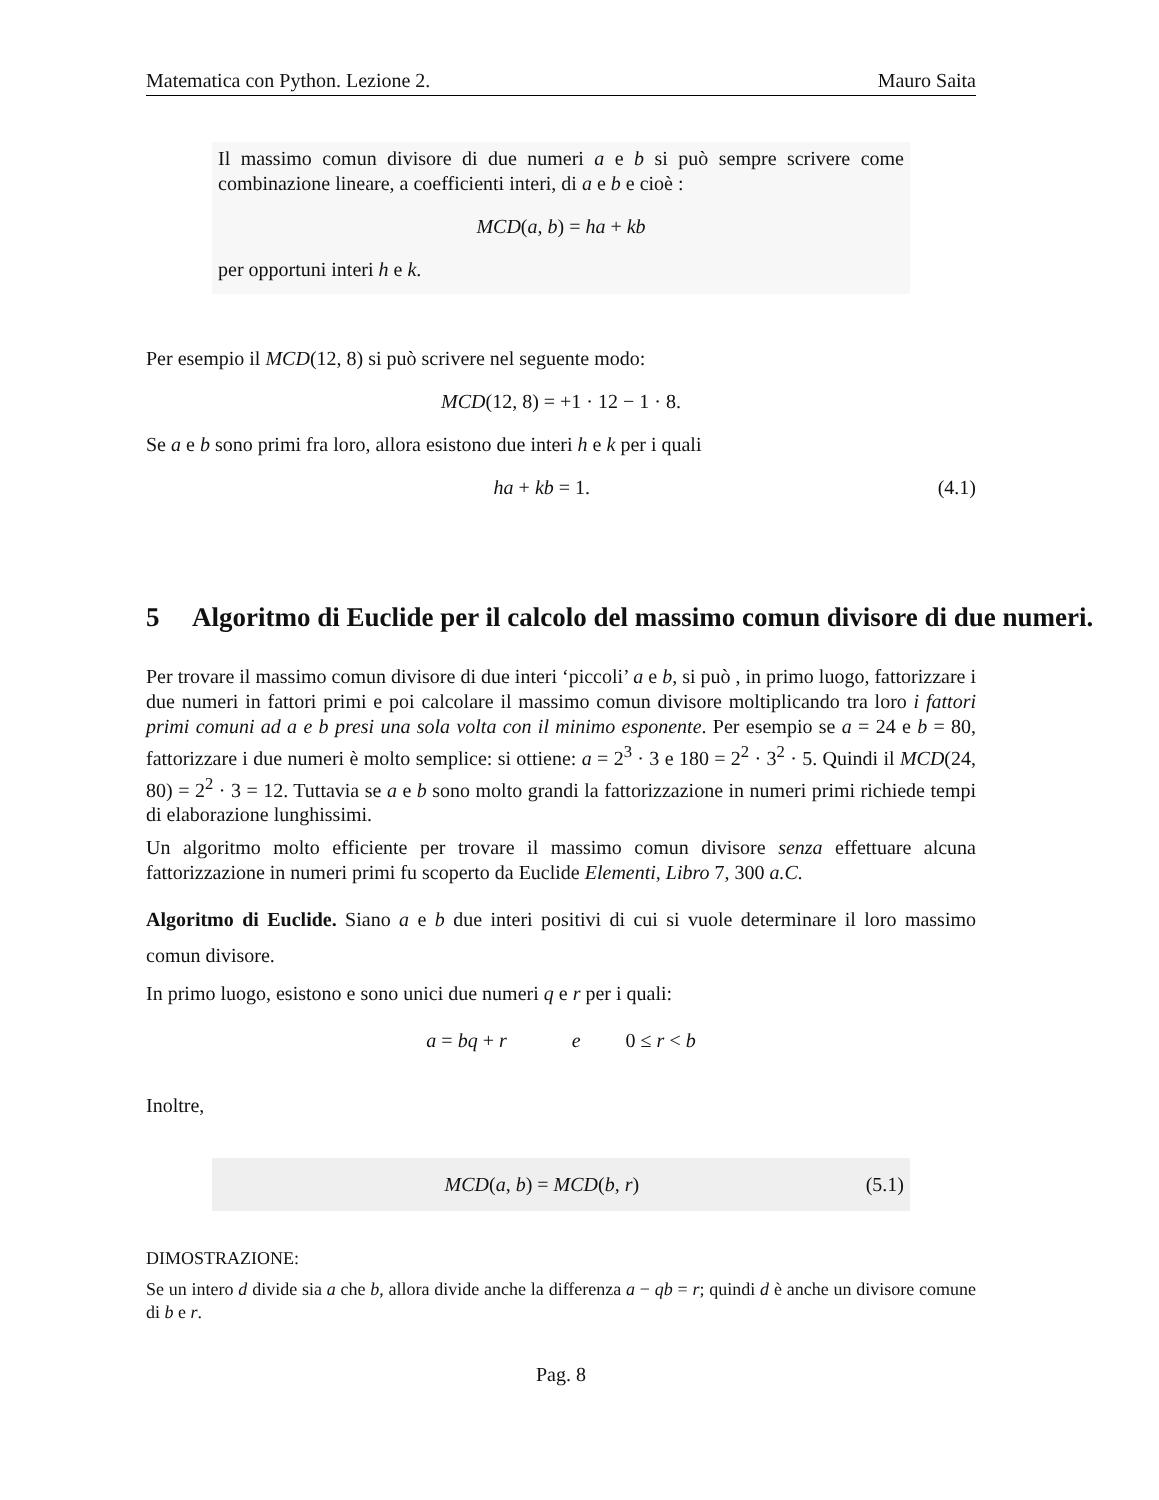Matematica con Python. Lezione 2. Mauro Saita
Il massimo comun divisore di due numeri a e b si può sempre scrivere come combinazione lineare, a coefficienti interi, di a e b e cioè :
MCD(a, b) = ha + kb
per opportuni interi h e k.
Per esempio il MCD(12, 8) si può scrivere nel seguente modo:
MCD(12, 8) = +1 · 12 − 1 · 8.
Se a e b sono primi fra loro, allora esistono due interi h e k per i quali
ha + kb = 1. (4.1)
5 Algoritmo di Euclide per il calcolo del massimo comun divisore di due numeri.
Per trovare il massimo comun divisore di due interi ‘piccoli’ a e b, si può , in primo luogo, fattorizzare i due numeri in fattori primi e poi calcolare il massimo comun divisore moltiplicando tra loro i fattori primi comuni ad a e b presi una sola volta con il minimo esponente. Per esempio se a = 24 e b = 80, fattorizzare i due numeri è molto semplice: si ottiene: a = 2<sup>3</sup> · 3 e 180 = 2<sup>2</sup> · 3<sup>2</sup> · 5. Quindi il MCD(24, 80) = 2<sup>2</sup> · 3 = 12. Tuttavia se a e b sono molto grandi la fattorizzazione in numeri primi richiede tempi di elaborazione lunghissimi.
Un algoritmo molto efficiente per trovare il massimo comun divisore senza effettuare alcuna fattorizzazione in numeri primi fu scoperto da Euclide Elementi, Libro 7, 300 a.C.
Algoritmo di Euclide. Siano a e b due interi positivi di cui si vuole determinare il loro massimo comun divisore.
In primo luogo, esistono e sono unici due numeri q e r per i quali:
a = bq + r e 0 ≤ r < b
Inoltre,
MCD(a, b) = MCD(b, r) (5.1)
DIMOSTRAZIONE:
Se un intero d divide sia a che b, allora divide anche la differenza a − qb = r; quindi d è anche un divisore comune di b e r.
Pag. 8